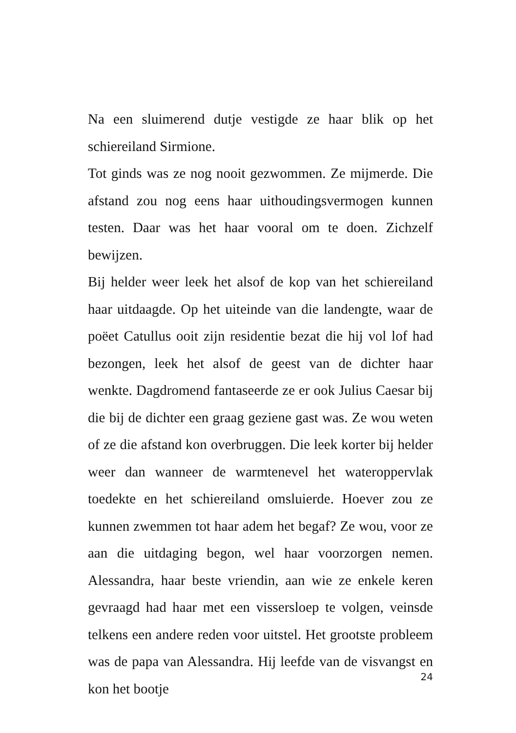Na een sluimerend dutje vestigde ze haar blik op het schiereiland Sirmione.
Tot ginds was ze nog nooit gezwommen. Ze mijmerde. Die afstand zou nog eens haar uithoudingsvermogen kunnen testen. Daar was het haar vooral om te doen. Zichzelf bewijzen.
Bij helder weer leek het alsof de kop van het schiereiland haar uitdaagde. Op het uiteinde van die landengte, waar de poëet Catullus ooit zijn residentie bezat die hij vol lof had bezongen, leek het alsof de geest van de dichter haar wenkte. Dagdromend fantaseerde ze er ook Julius Caesar bij die bij de dichter een graag geziene gast was. Ze wou weten of ze die afstand kon overbruggen. Die leek korter bij helder weer dan wanneer de warmtenevel het wateroppervlak toedekte en het schiereiland omsluierde. Hoever zou ze kunnen zwemmen tot haar adem het begaf? Ze wou, voor ze aan die uitdaging begon, wel haar voorzorgen nemen. Alessandra, haar beste vriendin, aan wie ze enkele keren gevraagd had haar met een vissersloep te volgen, veinsde telkens een andere reden voor uitstel. Het grootste probleem was de papa van Alessandra. Hij leefde van de visvangst en kon het bootje
24